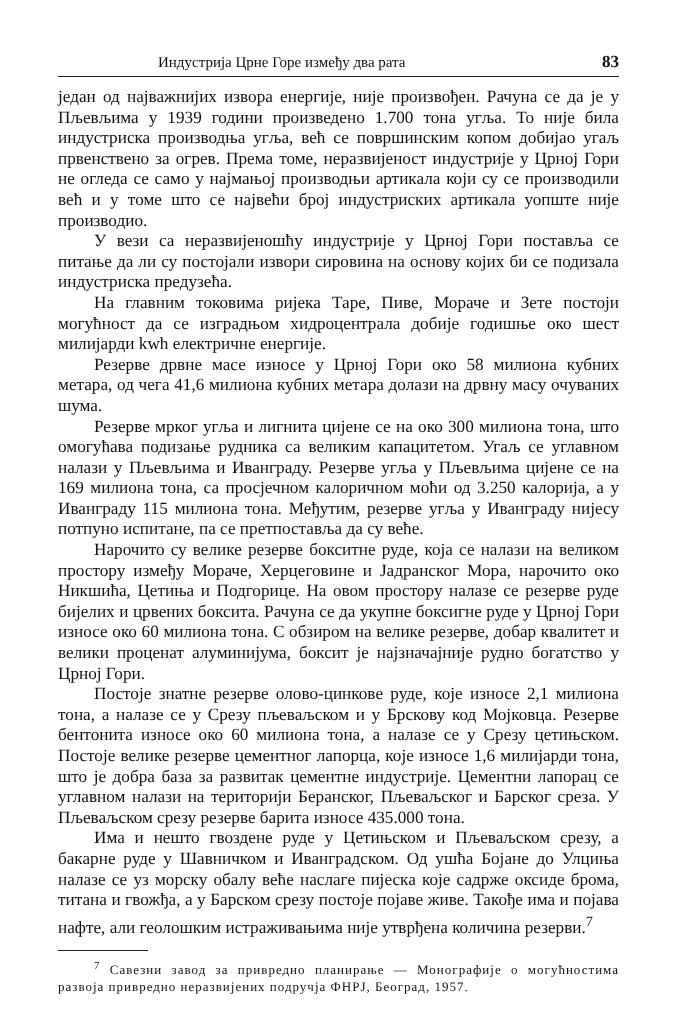Индустрија Црне Горе између два рата 83
један од најважнијих извора енергије, није произвођен. Рачуна се да је у Пљевљима у 1939 години произведено 1.700 тона угља. То није била индустриска производња угља, већ се површинским копом добијао угаљ првенствено за огрев. Према томе, неразвијеност индустрије у Црној Гори не огледа се само у најмањој производњи артикала који су се производили већ и у томе што се највећи број индустриских артикала уопште није производио.
У вези са неразвијеношћу индустрије у Црној Гори поставља се питање да ли су постојали извори сировина на основу којих би се подизала индустриска предузећа.
На главним токовима ријека Таре, Пиве, Мораче и Зете постоји могућност да се изградњом хидроцентрала добије годишње око шест милијарди kwh електричне енергије.
Резерве дрвне масе износе у Црној Гори око 58 милиона кубних метара, од чега 41,6 милиона кубних метара долази на дрвну масу очуваних шума.
Резерве мрког угља и лигнита цијене се на око 300 милиона тона, што омогућава подизање рудника са великим капацитетом. Угаљ се углавном налази у Пљевљима и Иванграду. Резерве угља у Пљевљима цијене се на 169 милиона тона, са просјечном калоричном моћи од 3.250 калорија, а у Иванграду 115 милиона тона. Међутим, резерве угља у Иванграду нијесу потпуно испитане, па се претпостављa да су веће.
Нарочито су велике резерве бокситне руде, која се налази на великом простору између Мораче, Херцеговине и Јадранског Мора, нарочито око Никшића, Цетиња и Подгорице. На овом простору налазе се резерве руде бијелих и црвених боксита. Рачуна се да укупне боксигне руде у Црној Гори износе око 60 милиона тона. С обзиром на велике резерве, добар квалитет и велики проценат алуминијума, боксит је најзначајније рудно богатство у Црној Гори.
Постоје знатне резерве олово-цинкове руде, које износе 2,1 милиона тона, а налазе се у Срезу пљеваљском и у Брскову код Мојковца. Резерве бентонита износе око 60 милиона тона, а налазе се у Срезу цетињском. Постоје велике резерве цементног лапорца, које износе 1,6 милијарди тона, што је добра база за развитак цементне индустрије. Цементни лапорац се углавном налази на територији Беранског, Пљеваљског и Барског среза. У Пљеваљском срезу резерве барита износе 435.000 тона.
Има и нешто гвоздене руде у Цетињском и Пљеваљском срезу, а бакарне руде у Шавничком и Иванградском. Од ушћа Бојане до Улциња налазе се уз морску обалу веће наслаге пијеска које садрже оксиде брома, титана и гвожђа, а у Барском срезу постоје појаве живе. Такође има и појава нафте, али геолошким истраживањима није утврђена количина резерви.<sup>7</sup>
<sup>7</sup> Савезни завод за привредно планирање — Монографије о могућностима развоја привредно неразвијених подручја ФНРЈ, Београд, 1957.